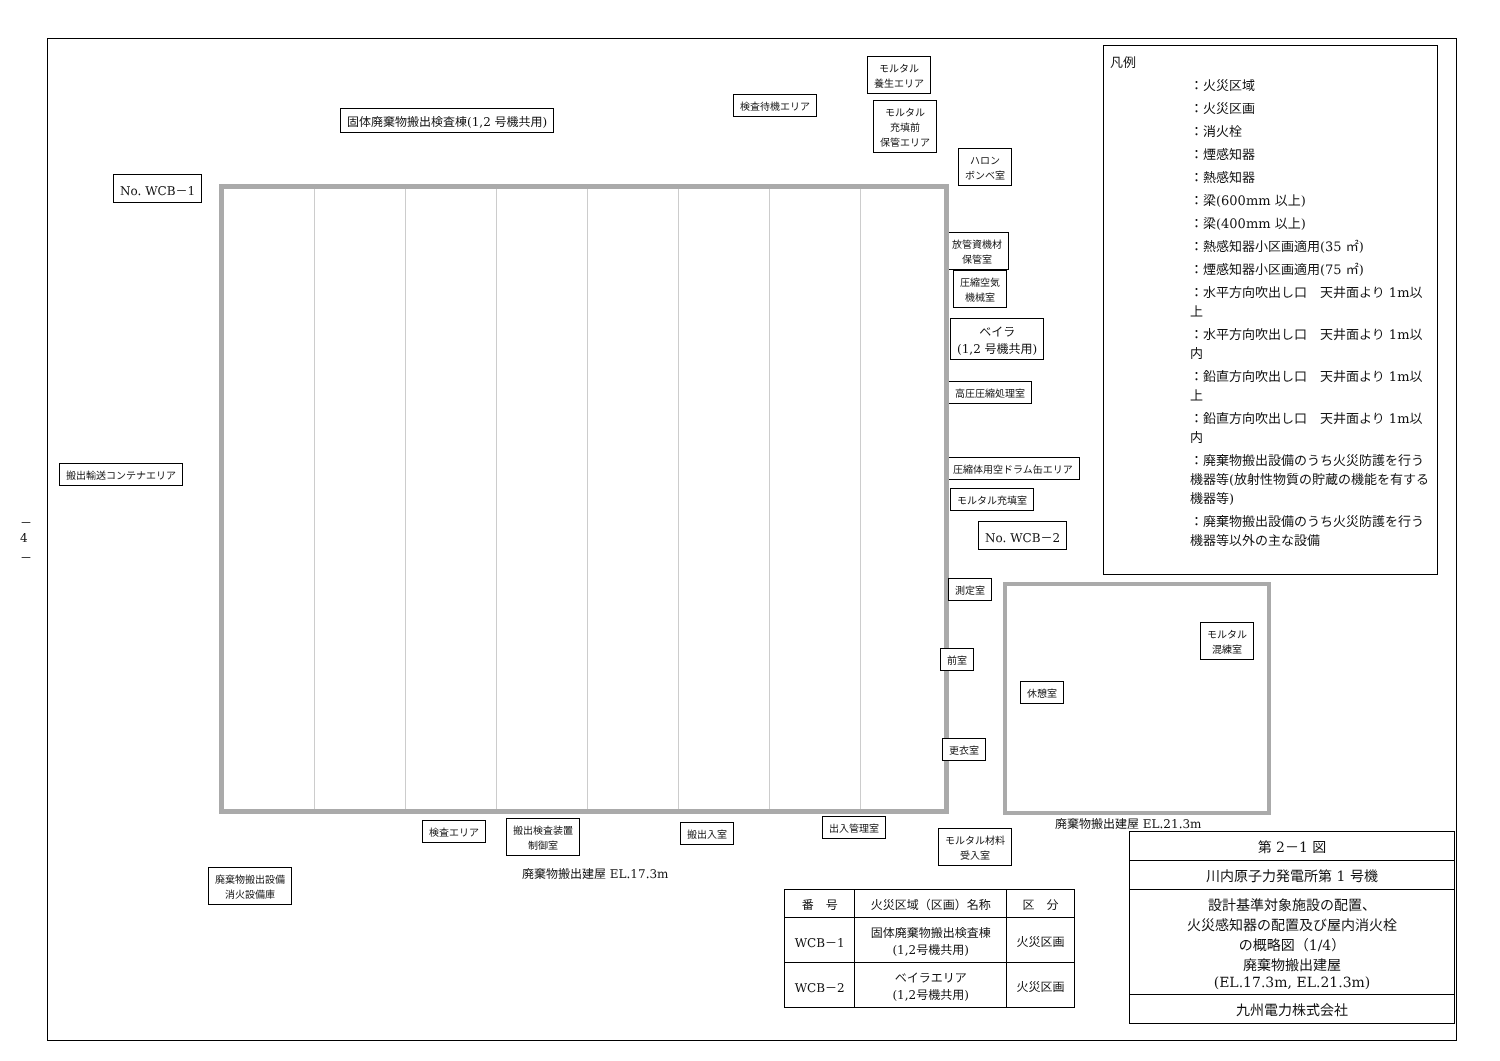－ 4 －
固体廃棄物搬出検査棟(1,2 号機共用)
No. WCB－1
検査待機エリア
モルタル
養生エリア
モルタル
充填前
保管エリア
ハロン
ボンベ室
放管資機材
保管室
圧縮空気
機械室
ベイラ
(1,2 号機共用)
高圧圧縮処理室
圧縮体用空ドラム缶エリア
モルタル充填室
No. WCB－2
搬出輸送コンテナエリア
測定室
前室
モルタル
混練室
休憩室
更衣室
検査エリア
搬出検査装置
制御室
搬出入室
出入管理室
モルタル材料
受入室
廃棄物搬出設備
消火設備庫
廃棄物搬出建屋 EL.17.3m
廃棄物搬出建屋 EL.21.3m
凡例
：火災区域
：火災区画
：消火栓
：煙感知器
：熱感知器
：梁(600mm 以上)
：梁(400mm 以上)
：熱感知器小区画適用(35 ㎡)
：煙感知器小区画適用(75 ㎡)
：水平方向吹出し口　天井面より 1m以上
：水平方向吹出し口　天井面より 1m以内
：鉛直方向吹出し口　天井面より 1m以上
：鉛直方向吹出し口　天井面より 1m以内
：廃棄物搬出設備のうち火災防護を行う機器等(放射性物質の貯蔵の機能を有する機器等)
：廃棄物搬出設備のうち火災防護を行う機器等以外の主な設備
| 番 号 | 火災区域（区画）名称 | 区 分 |
| --- | --- | --- |
| WCB－1 | 固体廃棄物搬出検査棟 (1,2号機共用) | 火災区画 |
| WCB－2 | ベイラエリア (1,2号機共用) | 火災区画 |
| 第 2－1 図 |
| 川内原子力発電所第 1 号機 |
| 設計基準対象施設の配置、 火災感知器の配置及び屋内消火栓 の概略図（1/4） 廃棄物搬出建屋 (EL.17.3m, EL.21.3m) |
| 九州電力株式会社 |